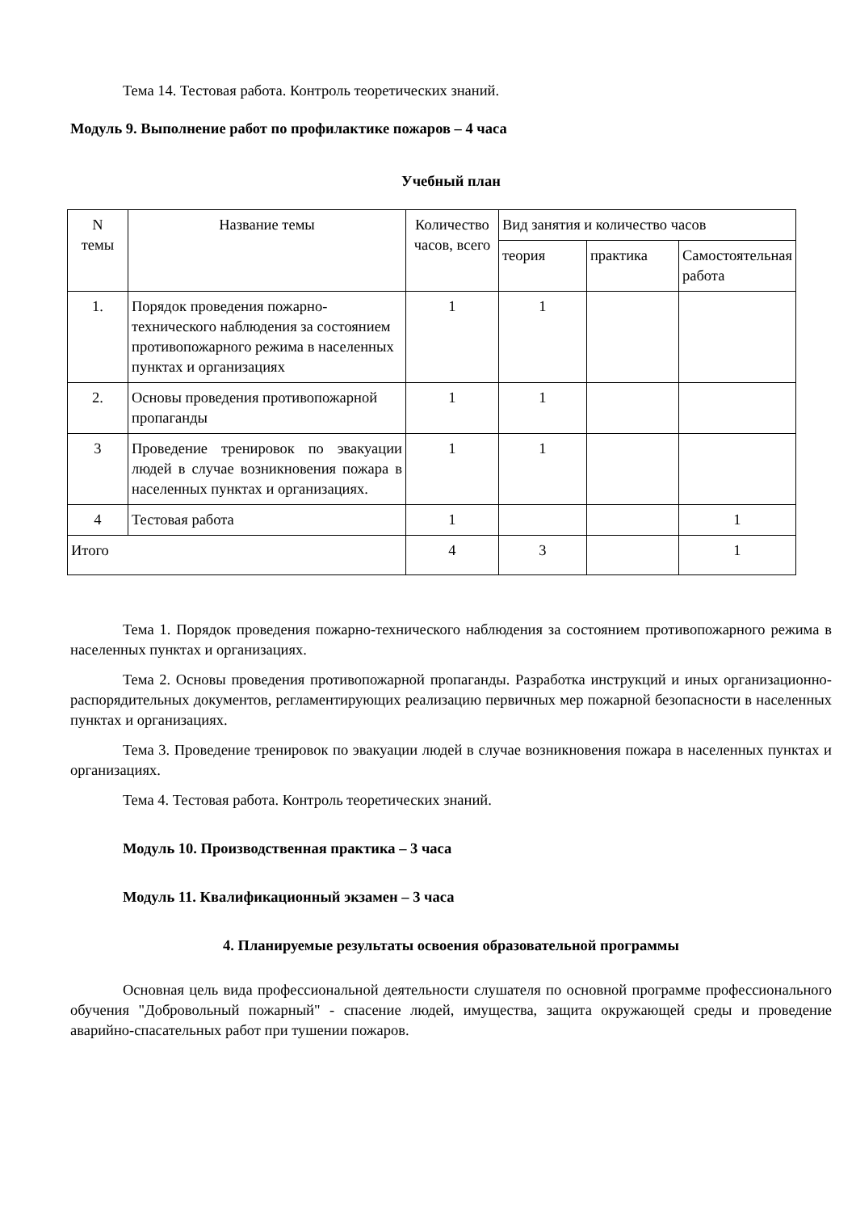Тема 14. Тестовая работа. Контроль теоретических знаний.
Модуль 9. Выполнение работ по профилактике пожаров – 4 часа
Учебный план
| N темы | Название темы | Количество часов, всего | Вид занятия и количество часов | | |
| --- | --- | --- | --- | --- | --- |
| | | | теория | практика | Самостоятельная работа |
| 1. | Порядок проведения пожарно-технического наблюдения за состоянием противопожарного режима в населенных пунктах и организациях | 1 | 1 | | |
| 2. | Основы проведения противопожарной пропаганды | 1 | 1 | | |
| 3 | Проведение тренировок по эвакуации людей в случае возникновения пожара в населенных пунктах и организациях. | 1 | 1 | | |
| 4 | Тестовая работа | 1 | | | 1 |
| Итого | | 4 | 3 | | 1 |
Тема 1. Порядок проведения пожарно-технического наблюдения за состоянием противопожарного режима в населенных пунктах и организациях.
Тема 2. Основы проведения противопожарной пропаганды. Разработка инструкций и иных организационно-распорядительных документов, регламентирующих реализацию первичных мер пожарной безопасности в населенных пунктах и организациях.
Тема 3. Проведение тренировок по эвакуации людей в случае возникновения пожара в населенных пунктах и организациях.
Тема 4. Тестовая работа. Контроль теоретических знаний.
Модуль 10. Производственная практика – 3 часа
Модуль 11. Квалификационный экзамен – 3 часа
4. Планируемые результаты освоения образовательной программы
Основная цель вида профессиональной деятельности слушателя по основной программе профессионального обучения "Добровольный пожарный" - спасение людей, имущества, защита окружающей среды и проведение аварийно-спасательных работ при тушении пожаров.